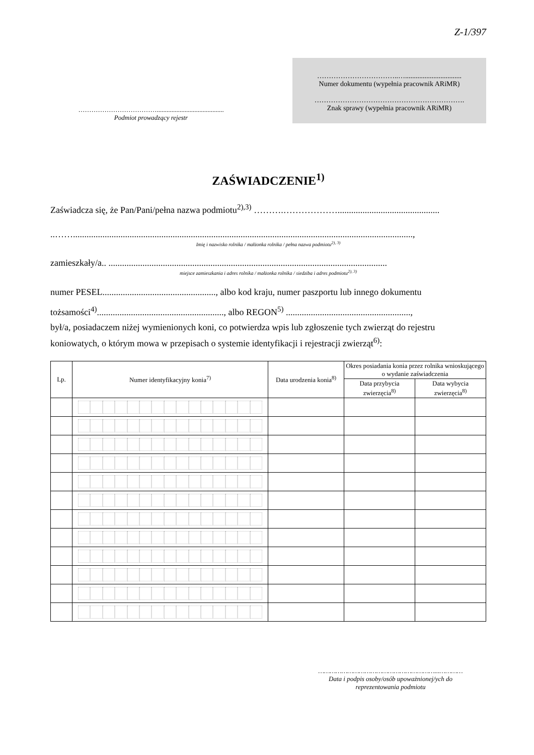Z-1/397
……………………………….........................................
Podmiot prowadzący rejestr
……………………………..…................................
Numer dokumentu (wypełnia pracownik ARiMR)
……………………………………………………….
Znak sprawy (wypełnia pracownik ARiMR)
ZAŚWIADCZENIE<sup>1)</sup>
Zaświadcza się, że Pan/Pani/pełna nazwa podmiotu<sup>2),3)</sup> ……….……………….............................................
..……......................................................................................................................................................,
Imię i nazwisko rolnika / małżonka rolnika / pełna nazwa podmiotu<sup>2), 3)</sup>
zamieszkały/a.. ...........................................................................................................................
miejsce zamieszkania i adres rolnika / małżonka rolnika / siedziba i adres podmiotu<sup>2), 3)</sup>
numer PESEL.................................................., albo kod kraju, numer paszportu lub innego dokumentu tożsamości<sup>4)</sup>........................................................, albo REGON<sup>5)</sup> .......................................................,
był/a, posiadaczem niżej wymienionych koni, co potwierdza wpis lub zgłoszenie tych zwierząt do rejestru koniowatych, o którym mowa w przepisach o systemie identyfikacji i rejestracji zwierząt<sup>6)</sup>:
| Lp. | Numer identyfikacyjny konia<sup>7)</sup> | Data urodzenia konia<sup>8)</sup> | Okres posiadania konia przez rolnika wnioskującego o wydanie zaświadczenia | |
| --- | --- | --- | --- | --- |
| | | | Data przybycia zwierzęcia<sup>8)</sup> | Data wybycia zwierzęcia<sup>8)</sup> |
……………………………………………………...…………
Data i podpis osoby/osób upoważnionej/ych do reprezentowania podmiotu